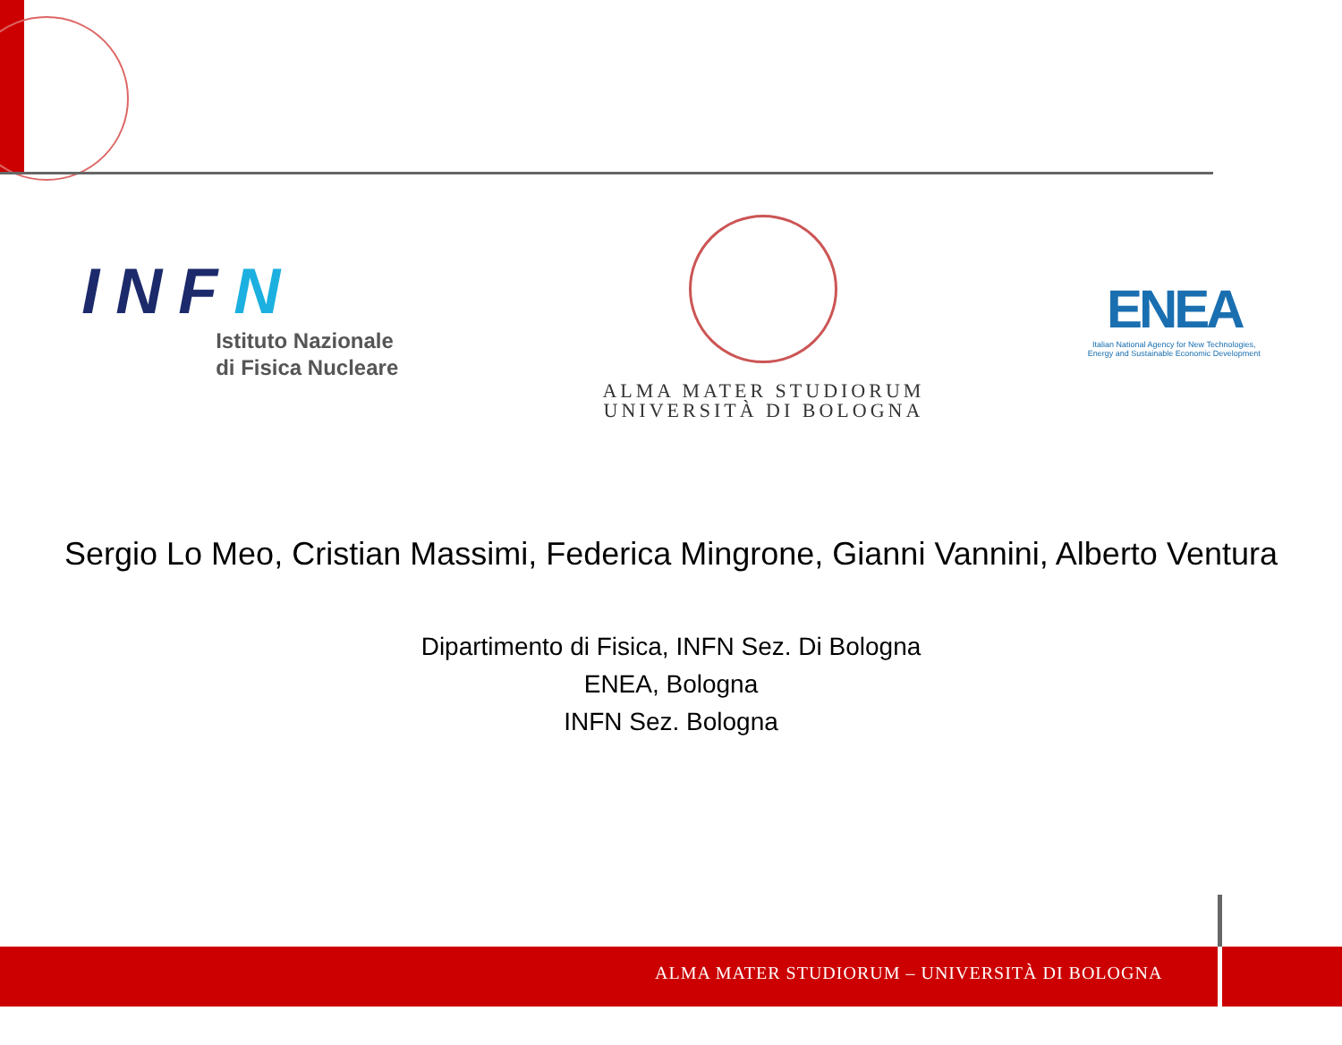INFN
Istituto Nazionale
di Fisica Nucleare
ALMA MATER STUDIORUM
UNIVERSITÀ DI BOLOGNA
ENEA
Italian National Agency for New Technologies,
Energy and Sustainable Economic Development
Sergio Lo Meo, Cristian Massimi, Federica Mingrone, Gianni Vannini, Alberto Ventura
Dipartimento di Fisica, INFN Sez. Di Bologna
ENEA, Bologna
INFN Sez. Bologna
ALMA MATER STUDIORUM – UNIVERSITÀ DI BOLOGNA